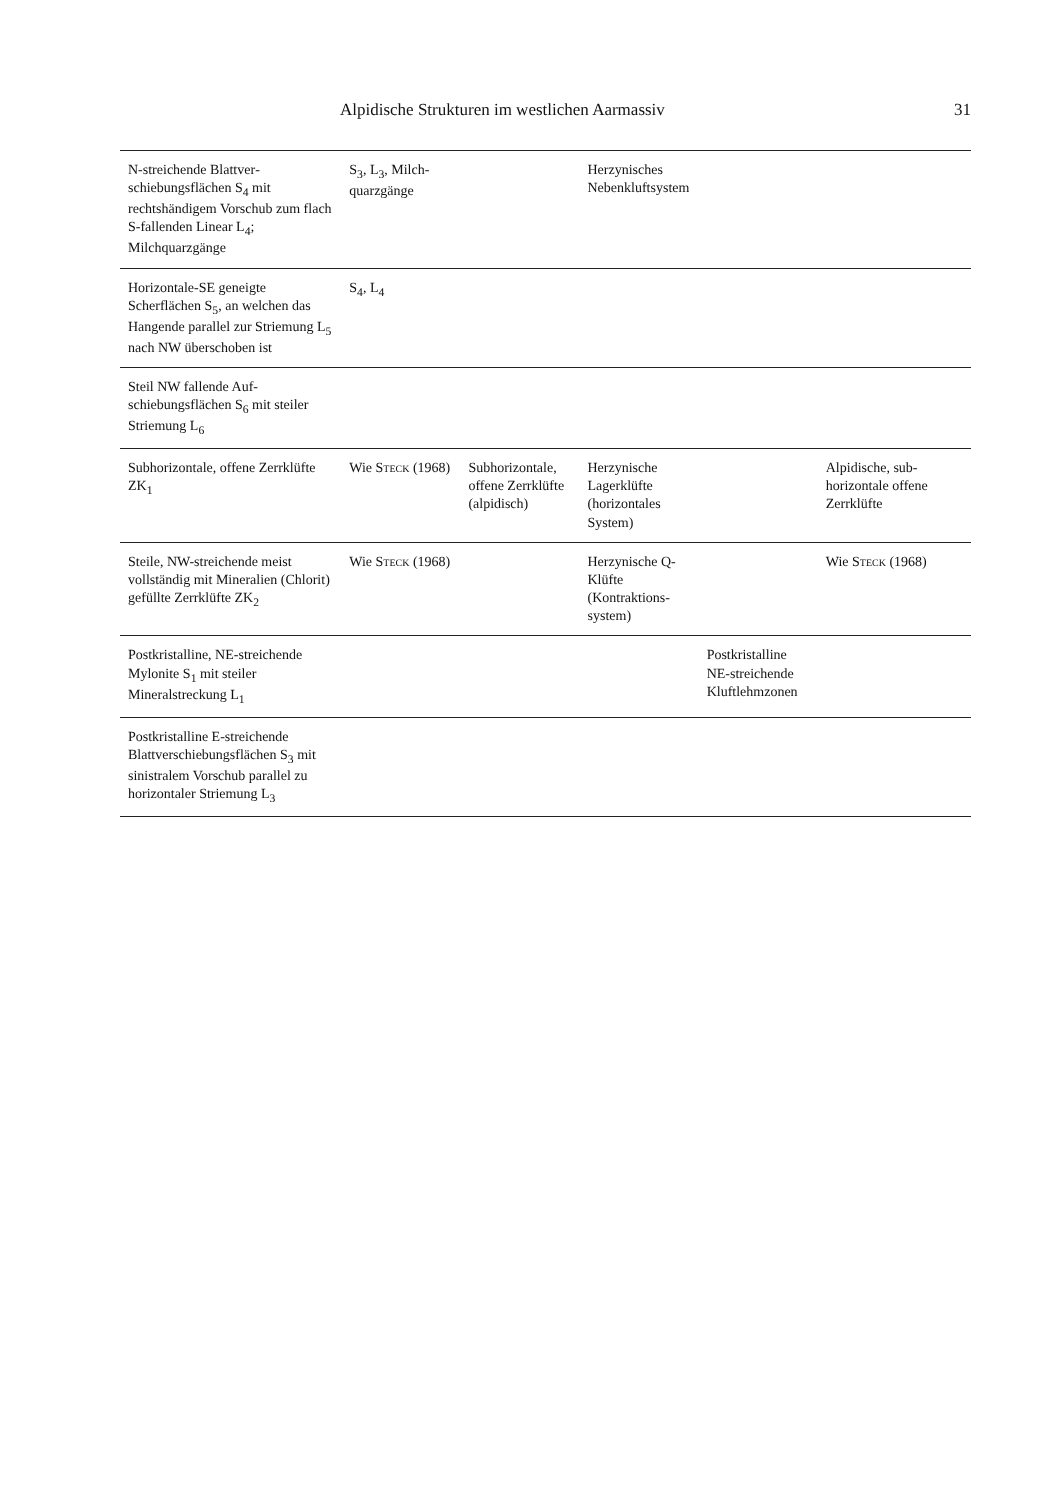Alpidische Strukturen im westlichen Aarmassiv 31
| N-streichende Blattver­schiebungsflächen S<sub>4</sub> mit rechtshändigem Vorschub zum flach S-fallenden Linear L<sub>4</sub>; Milchquarzgänge | S<sub>3</sub>, L<sub>3</sub>, Milch­quarzgänge | | Herzynisches Nebenkluft­system | | |
| Horizontale-SE geneigte Scherflächen S<sub>5</sub>, an welchen das Hangende parallel zur Striemung L<sub>5</sub> nach NW überschoben ist | S<sub>4</sub>, L<sub>4</sub> | | | | |
| Steil NW fallende Auf­schiebungsflächen S<sub>6</sub> mit steiler Striemung L<sub>6</sub> | | | | | |
| Subhorizontale, offene Zerr­klüfte ZK<sub>1</sub> | Wie Steck (1968) | Subhorizontale, offene Zerrklüfte (alpidisch) | Herzynische Lagerklüfte (horizontales System) | | Alpidische, sub­horizontale offene Zerrklüfte |
| Steile, NW-streichende meist vollständig mit Mineralien (Chlorit) gefüllte Zerrklüfte ZK<sub>2</sub> | Wie Steck (1968) | | Herzynische Q-Klüfte (Kontraktions­system) | | Wie Steck (1968) |
| Postkristalline, NE-streichende Mylonite S<sub>1</sub> mit steiler Mineralstreckung L<sub>1</sub> | | | | Postkristalline NE-streichende Kluftlehmzonen | |
| Postkristalline E-streichende Blattverschiebungsflächen S<sub>3</sub> mit sinistralem Vorschub parallel zu horizontaler Striemung L<sub>3</sub> | | | | | |